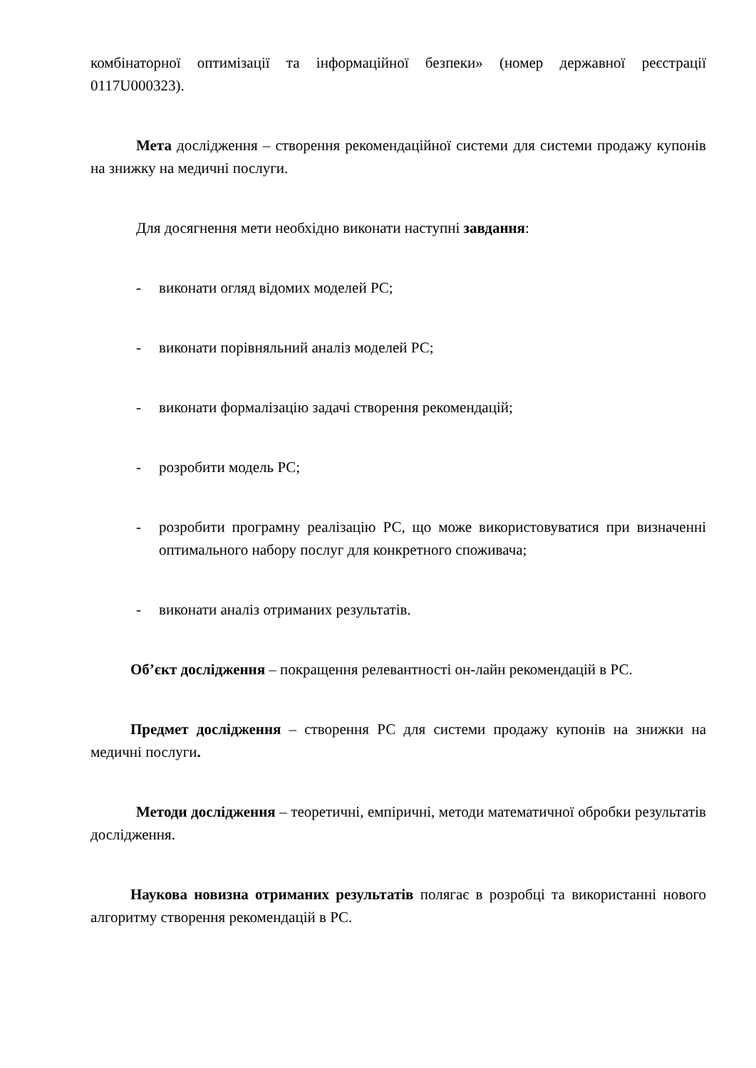комбінаторної оптимізації та інформаційної безпеки» (номер державної реєстрації 0117U000323).
Мета дослідження – створення рекомендаційної системи для системи продажу купонів на знижку на медичні послуги.
Для досягнення мети необхідно виконати наступні завдання:
- виконати огляд відомих моделей РС;
- виконати порівняльний аналіз моделей РС;
- виконати формалізацію задачі створення рекомендацій;
- розробити модель РС;
- розробити програмну реалізацію РС, що може використовуватися при визначенні оптимального набору послуг для конкретного споживача;
- виконати аналіз отриманих результатів.
Об’єкт дослідження – покращення релевантності он-лайн рекомендацій в РС.
Предмет дослідження – створення РС для системи продажу купонів на знижки на медичні послуги.
Методи дослідження – теоретичні, емпіричні, методи математичної обробки результатів дослідження.
Наукова новизна отриманих результатів полягає в розробці та використанні нового алгоритму створення рекомендацій в РС.